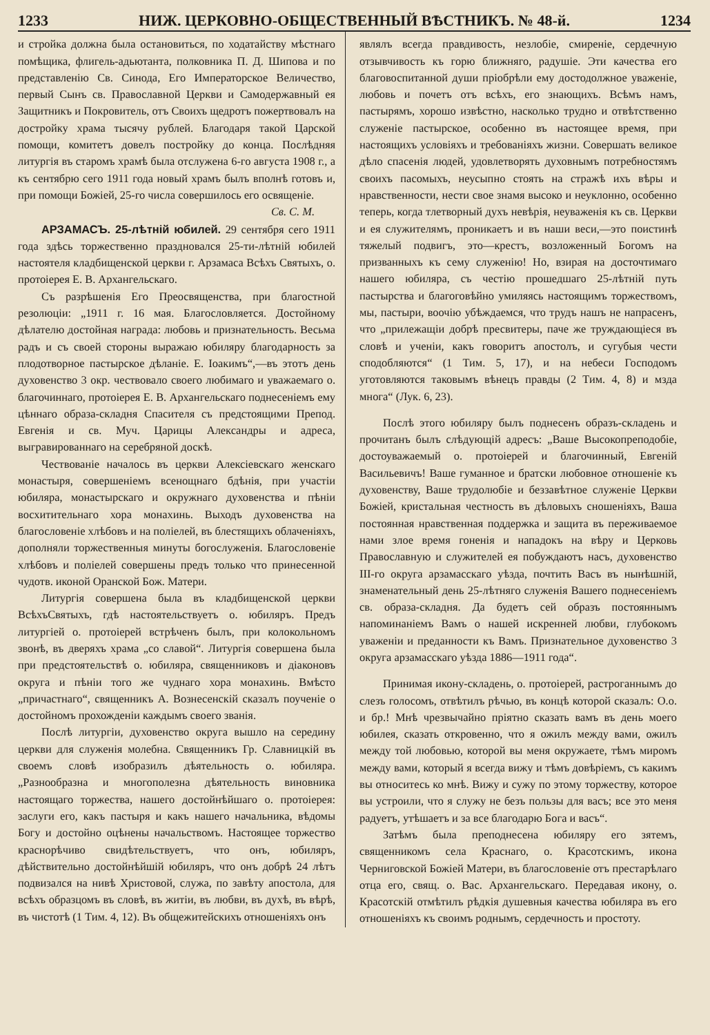1233 НИЖ. ЦЕРКОВНО-ОБЩЕСТВЕННЫЙ ВѢСТНИКЪ. № 48-й. 1234
и стройка должна была остановиться, по ходатайству мѣстнаго помѣщика, флигель-адьютанта, полковника П. Д. Шипова и по представленію Св. Синода, Его Императорское Величество, первый Сынъ св. Православной Церкви и Самодержавный ея Защитникъ и Покровитель, отъ Своихъ щедротъ пожертвовалъ на достройку храма тысячу рублей. Благодаря такой Царской помощи, комитетъ довелъ постройку до конца. Послѣдняя литургія въ старомъ храмѣ была отслужена 6-го августа 1908 г., а къ сентябрю сего 1911 года новый храмъ былъ вполнѣ готовъ и, при помощи Божіей, 25-го числа совершилось его освященіе.
Св. С. М.
АРЗАМАСЪ. 25-лѣтній юбилей. 29 сентября сего 1911 года здѣсь торжественно праздновался 25-ти-лѣтній юбилей настоятеля кладбищенской церкви г. Арзамаса Всѣхъ Святыхъ, о. протоіерея Е. В. Архангельскаго.
Съ разрѣшенія Его Преосвященства, при благостной резолюціи: „1911 г. 16 мая. Благословляется. Достойному дѣлателю достойная награда: любовь и признательность. Весьма радъ и съ своей стороны выражаю юбиляру благодарность за плодотворное пастырское дѣланіе. Е. Іоакимъ“,—въ этотъ день духовенство 3 окр. чествовало своего любимаго и уважаемаго о. благочиннаго, протоіерея Е. В. Архангельскаго поднесеніемъ ему цѣннаго образа-складня Спасителя съ предстоящими Препод. Евгенія и св. Муч. Царицы Александры и адреса, выгравированнаго на серебряной доскѣ.
Чествованіе началось въ церкви Алексіевскаго женскаго монастыря, совершеніемъ всенощнаго бдѣнія, при участіи юбиляра, монастырскаго и окружнаго духовенства и пѣніи восхитительнаго хора монахинь. Выходъ духовенства на благословеніе хлѣбовъ и на поліелей, въ блестящихъ облаченіяхъ, дополняли торжественныя минуты богослуженія. Благословеніе хлѣбовъ и поліелей совершены предъ только что принесенной чудотв. иконой Оранской Бож. Матери.
Литургія совершена была въ кладбищенской церкви ВсѣхъСвятыхъ, гдѣ настоятельствуетъ о. юбиляръ. Предъ литургіей о. протоіерей встрѣченъ былъ, при колокольномъ звонѣ, въ дверяхъ храма „со славой“. Литургія совершена была при предстоятельствѣ о. юбиляра, священниковъ и діаконовъ округа и пѣніи того же чуднаго хора монахинь. Вмѣсто „причастнаго“, священникъ А. Вознесенскій сказалъ поученіе о достойномъ прохожденіи каждымъ своего званія.
Послѣ литургіи, духовенство округа вышло на середину церкви для служенія молебна. Священникъ Гр. Славницкій въ своемъ словѣ изобразилъ дѣятельность о. юбиляра. „Разнообразна и многополезна дѣятельность виновника настоящаго торжества, нашего достойнѣйшаго о. протоіерея: заслуги его, какъ пастыря и какъ нашего начальника, вѣдомы Богу и достойно оцѣнены начальствомъ. Настоящее торжество краснорѣчиво свидѣтельствуетъ, что онъ, юбиляръ, дѣйствительно достойнѣйшій юбиляръ, что онъ добрѣ 24 лѣтъ подвизался на нивѣ Христовой, служа, по завѣту апостола, для всѣхъ образцомъ въ словѣ, въ житіи, въ любви, въ духѣ, въ вѣрѣ, въ чистотѣ (1 Тим. 4, 12). Въ общежитейскихъ отношеніяхъ онъ
являлъ всегда правдивость, незлобіе, смиреніе, сердечную отзывчивость къ горю ближняго, радушіе. Эти качества его благовоспитанной души пріобрѣли ему достодолжное уваженіе, любовь и почетъ отъ всѣхъ, его знающихъ. Всѣмъ намъ, пастырямъ, хорошо извѣстно, насколько трудно и отвѣтственно служеніе пастырское, особенно въ настоящее время, при настоящихъ условіяхъ и требованіяхъ жизни. Совершать великое дѣло спасенія людей, удовлетворять духовнымъ потребностямъ своихъ пасомыхъ, неусыпно стоять на стражѣ ихъ вѣры и нравственности, нести свое знамя высоко и неуклонно, особенно теперь, когда тлетворный духъ невѣрія, неуваженія къ св. Церкви и ея служителямъ, проникаетъ и въ наши веси,—это поистинѣ тяжелый подвигъ, это—крестъ, возложенный Богомъ на призванныхъ къ сему служенію! Но, взирая на досточтимаго нашего юбиляра, съ честію прошедшаго 25-лѣтній путь пастырства и благоговѣйно умиляясь настоящимъ торжествомъ, мы, пастыри, воочію убѣждаемся, что трудъ нашъ не напрасенъ, что „прилежащіи добрѣ пресвитеры, паче же труждающіеся въ словѣ и ученіи, какъ говоритъ апостолъ, и сугубыя чести сподобляются“ (1 Тим. 5, 17), и на небеси Господомъ уготовляются таковымъ вѣнецъ правды (2 Тим. 4, 8) и мзда многа“ (Лук. 6, 23).
Послѣ этого юбиляру былъ поднесенъ образъ-складень и прочитанъ былъ слѣдующій адресъ: „Ваше Высокопреподобіе, достоуважаемый о. протоіерей и благочинный, Евгеній Васильевичъ! Ваше гуманное и братски любовное отношеніе къ духовенству, Ваше трудолюбіе и беззавѣтное служеніе Церкви Божіей, кристальная честность въ дѣловыхъ сношеніяхъ, Ваша постоянная нравственная поддержка и защита въ переживаемое нами злое время гоненія и нападокъ на вѣру и Церковь Православную и служителей ея побуждаютъ насъ, духовенство III-го округа арзамасскаго уѣзда, почтить Васъ въ нынѣшній, знаменательный день 25-лѣтняго служенія Вашего поднесеніемъ св. образа-складня. Да будетъ сей образъ постояннымъ напоминаніемъ Вамъ о нашей искренней любви, глубокомъ уваженіи и преданности къ Вамъ. Признательное духовенство 3 округа арзамасскаго уѣзда 1886—1911 года“.
Принимая икону-складень, о. протоіерей, растроганнымъ до слезъ голосомъ, отвѣтилъ рѣчью, въ концѣ которой сказалъ: О.о. и бр.! Мнѣ чрезвычайно пріятно сказать вамъ въ день моего юбилея, сказать откровенно, что я ожилъ между вами, ожилъ между той любовью, которой вы меня окружаете, тѣмъ миромъ между вами, который я всегда вижу и тѣмъ довѣріемъ, съ какимъ вы относитесь ко мнѣ. Вижу и сужу по этому торжеству, которое вы устроили, что я служу не безъ пользы для васъ; все это меня радуетъ, утѣшаетъ и за все благодарю Бога и васъ“.
Затѣмъ была преподнесена юбиляру его зятемъ, священникомъ села Краснаго, о. Красотскимъ, икона Черниговской Божіей Матери, въ благословеніе отъ престарѣлаго отца его, свящ. о. Вас. Архангельскаго. Передавая икону, о. Красотскій отмѣтилъ рѣдкія душевныя качества юбиляра въ его отношеніяхъ къ своимъ роднымъ, сердечность и простоту.